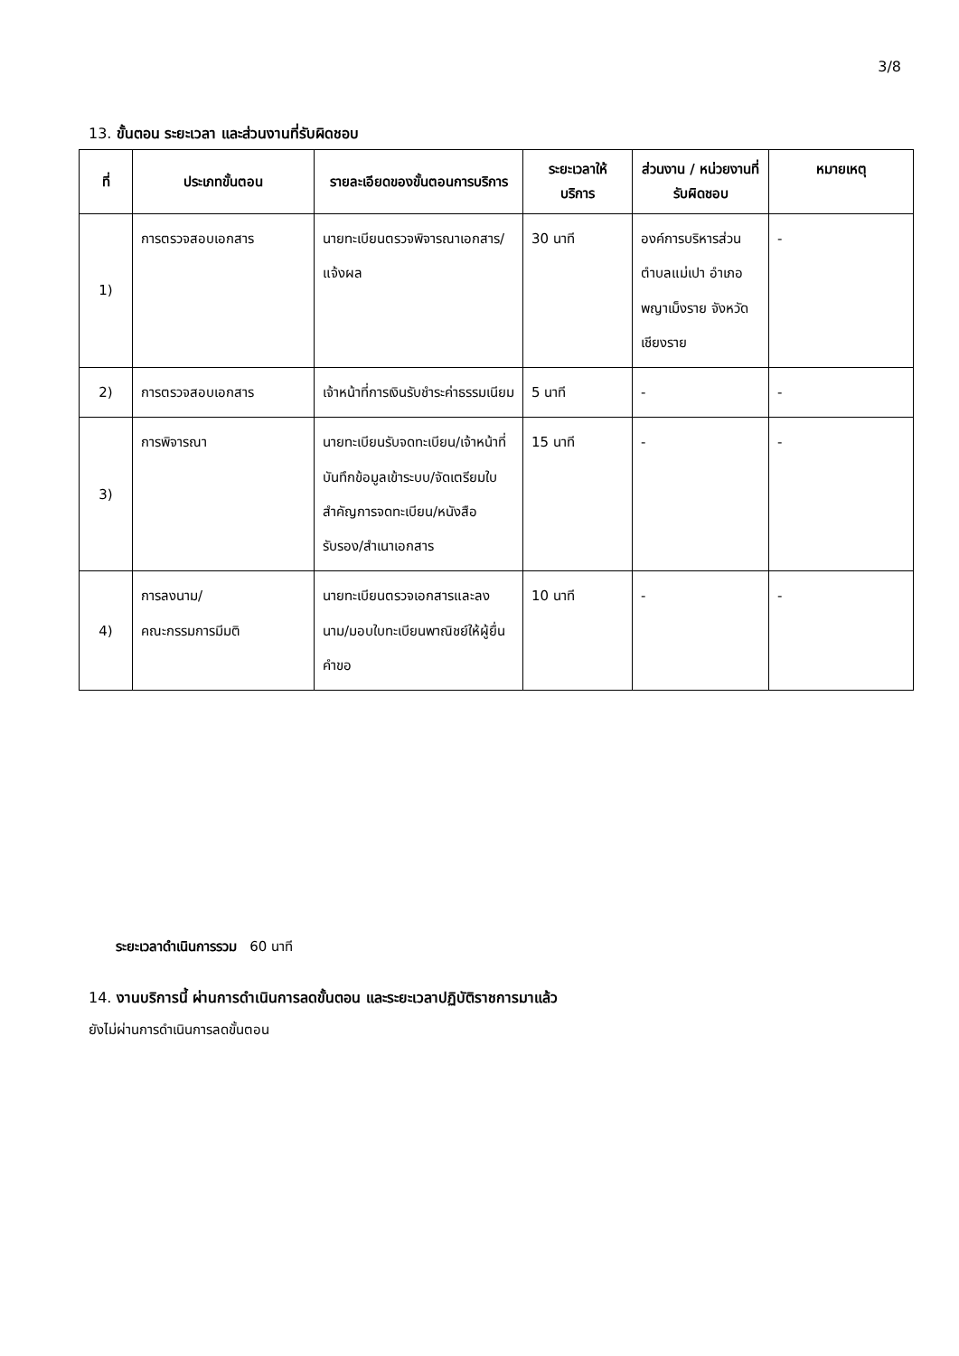3/8
13. ขั้นตอน ระยะเวลา และส่วนงานที่รับผิดชอบ
| ที่ | ประเภทขั้นตอน | รายละเอียดของขั้นตอนการบริการ | ระยะเวลาให้บริการ | ส่วนงาน / หน่วยงานที่รับผิดชอบ | หมายเหตุ |
| --- | --- | --- | --- | --- | --- |
| 1) | การตรวจสอบเอกสาร | นายทะเบียนตรวจพิจารณาเอกสาร/แจ้งผล | 30 นาที | องค์การบริหารส่วนตำบลแม่เปา อำเภอพญาเม็งราย จังหวัดเชียงราย | - |
| 2) | การตรวจสอบเอกสาร | เจ้าหน้าที่การเงินรับชำระค่าธรรมเนียม | 5 นาที | - | - |
| 3) | การพิจารณา | นายทะเบียนรับจดทะเบียน/เจ้าหน้าที่บันทึกข้อมูลเข้าระบบ/จัดเตรียมใบสำคัญการจดทะเบียน/หนังสือรับรอง/สำเนาเอกสาร | 15 นาที | - | - |
| 4) | การลงนาม/ คณะกรรมการมีมติ | นายทะเบียนตรวจเอกสารและลงนาม/มอบใบทะเบียนพาณิชย์ให้ผู้ยื่นคำขอ | 10 นาที | - | - |
ระยะเวลาดำเนินการรวม 60 นาที
14. งานบริการนี้ ผ่านการดำเนินการลดขั้นตอน และระยะเวลาปฏิบัติราชการมาแล้ว
ยังไม่ผ่านการดำเนินการลดขั้นตอน